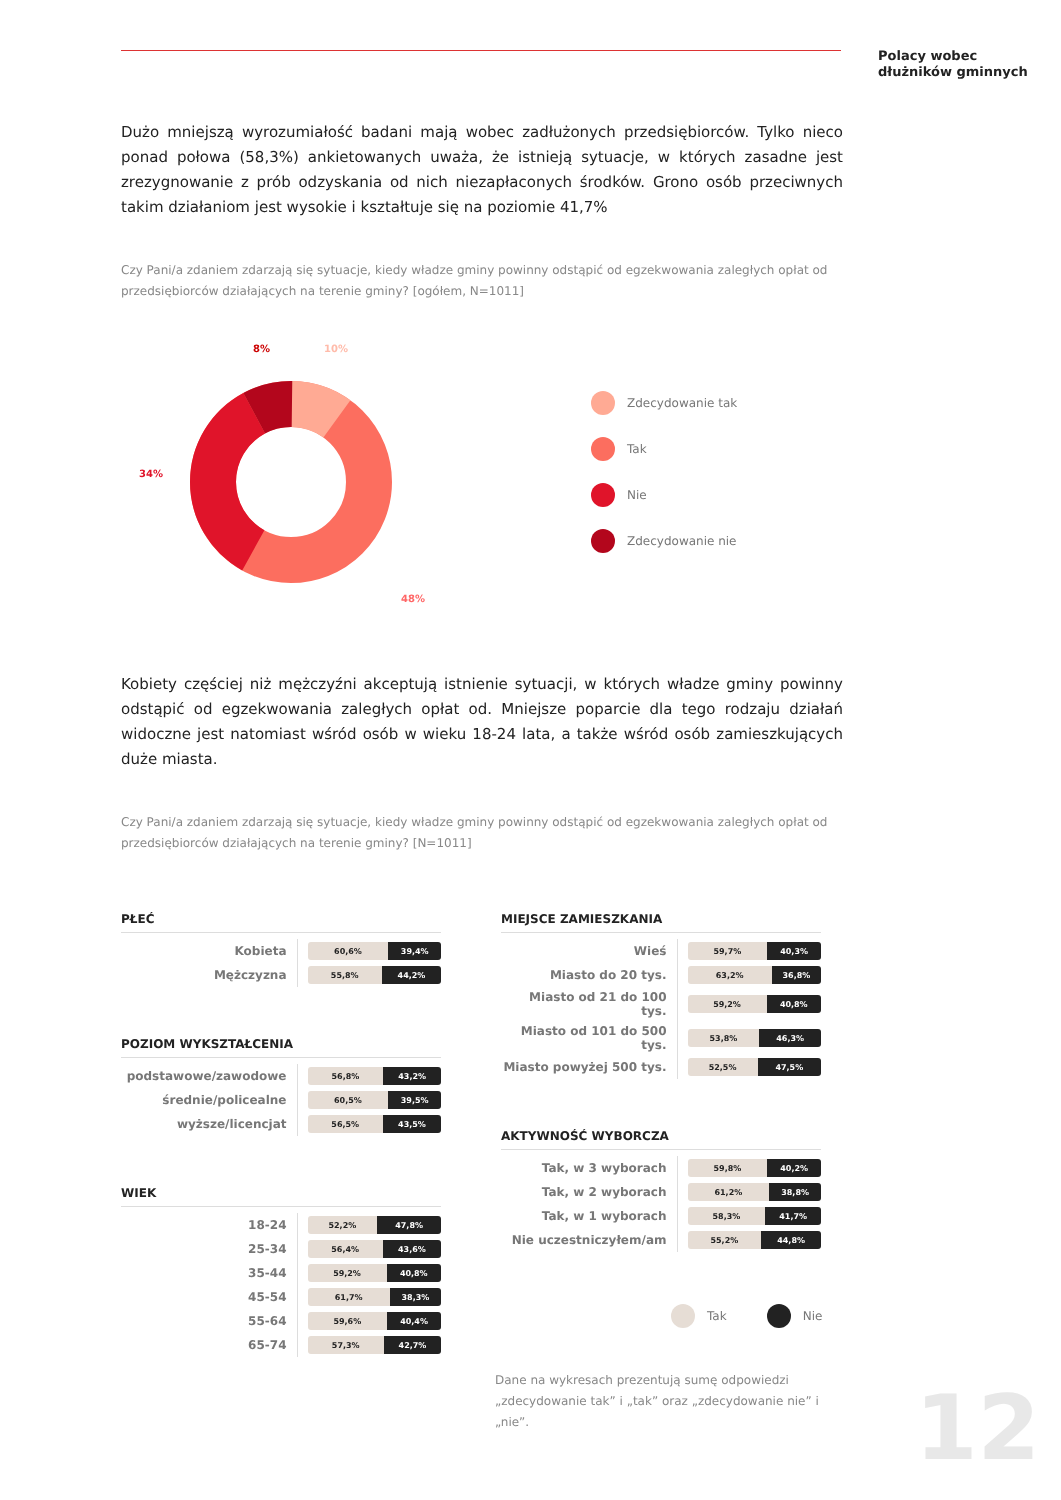Polacy wobec
dłużników gminnych
Dużo mniejszą wyrozumiałość badani mają wobec zadłużonych przedsiębiorców. Tylko nieco ponad połowa (58,3%) ankietowanych uważa, że istnieją sytuacje, w których zasadne jest zrezygnowanie z prób odzyskania od nich niezapłaconych środków. Grono osób przeciwnych takim działaniom jest wysokie i kształtuje się na poziomie 41,7%
Czy Pani/a zdaniem zdarzają się sytuacje, kiedy władze gminy powinny odstąpić od egzekwowania zaległych opłat od przedsiębiorców działających na terenie gminy? [ogółem, N=1011]
8%
10%
34%
48%
Zdecydowanie tak
Tak
Nie
Zdecydowanie nie
Kobiety częściej niż mężczyźni akceptują istnienie sytuacji, w których władze gminy powinny odstąpić od egzekwowania zaległych opłat od. Mniejsze poparcie dla tego rodzaju działań widoczne jest natomiast wśród osób w wieku 18-24 lata, a także wśród osób zamieszkujących duże miasta.
Czy Pani/a zdaniem zdarzają się sytuacje, kiedy władze gminy powinny odstąpić od egzekwowania zaległych opłat od przedsiębiorców działających na terenie gminy? [N=1011]
PŁEĆ
| Kobieta | 60,6% 39,4% |
| Mężczyzna | 55,8% 44,2% |
POZIOM WYKSZTAŁCENIA
| podstawowe/zawodowe | 56,8% 43,2% |
| średnie/policealne | 60,5% 39,5% |
| wyższe/licencjat | 56,5% 43,5% |
WIEK
| 18-24 | 52,2% 47,8% |
| 25-34 | 56,4% 43,6% |
| 35-44 | 59,2% 40,8% |
| 45-54 | 61,7% 38,3% |
| 55-64 | 59,6% 40,4% |
| 65-74 | 57,3% 42,7% |
MIEJSCE ZAMIESZKANIA
| Wieś | 59,7% 40,3% |
| Miasto do 20 tys. | 63,2% 36,8% |
| Miasto od 21 do 100 tys. | 59,2% 40,8% |
| Miasto od 101 do 500 tys. | 53,8% 46,3% |
| Miasto powyżej 500 tys. | 52,5% 47,5% |
AKTYWNOŚĆ WYBORCZA
| Tak, w 3 wyborach | 59,8% 40,2% |
| Tak, w 2 wyborach | 61,2% 38,8% |
| Tak, w 1 wyborach | 58,3% 41,7% |
| Nie uczestniczyłem/am | 55,2% 44,8% |
Tak Nie
Dane na wykresach prezentują sumę odpowiedzi „zdecydowanie tak” i „tak” oraz „zdecydowanie nie” i „nie”.
12